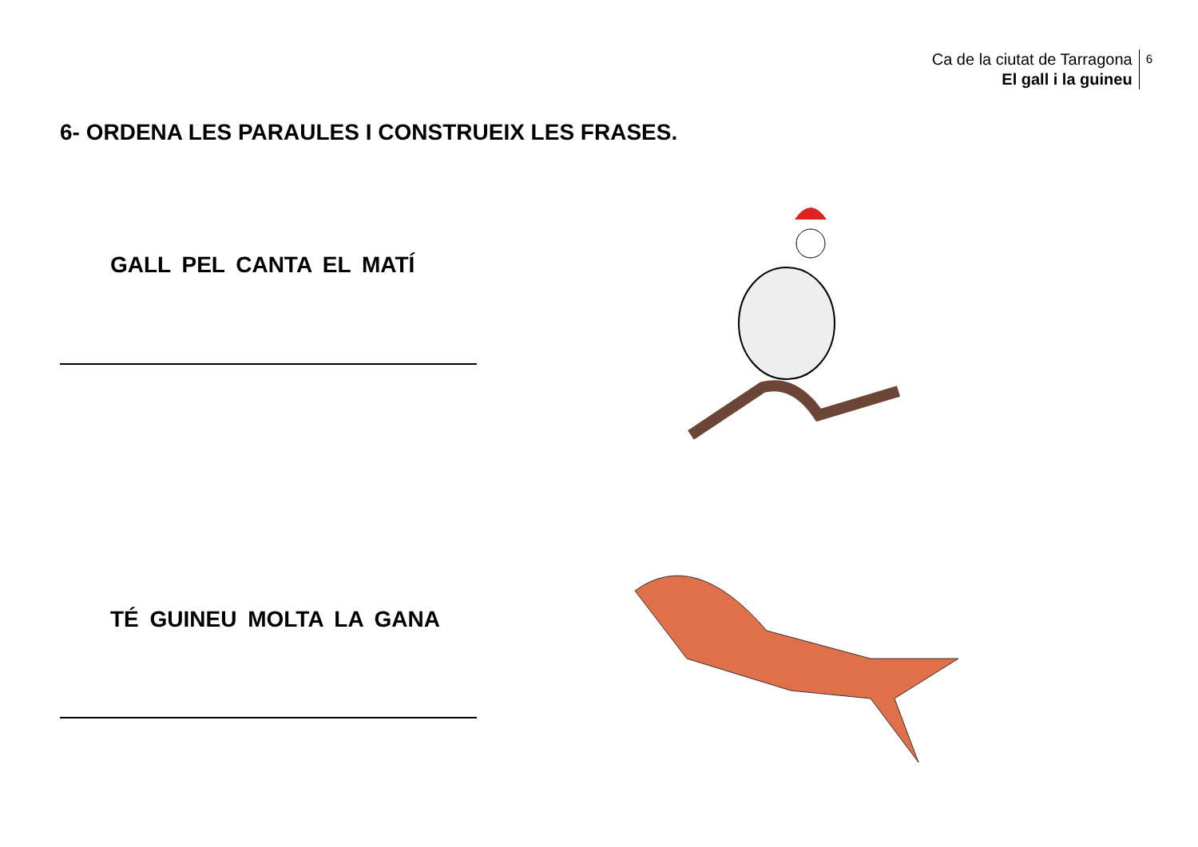Ca de la ciutat de Tarragona
El gall i la guineu
6
6- ORDENA LES PARAULES I CONSTRUEIX LES FRASES.
GALL PEL CANTA EL MATÍ
TÉ GUINEU MOLTA LA GANA